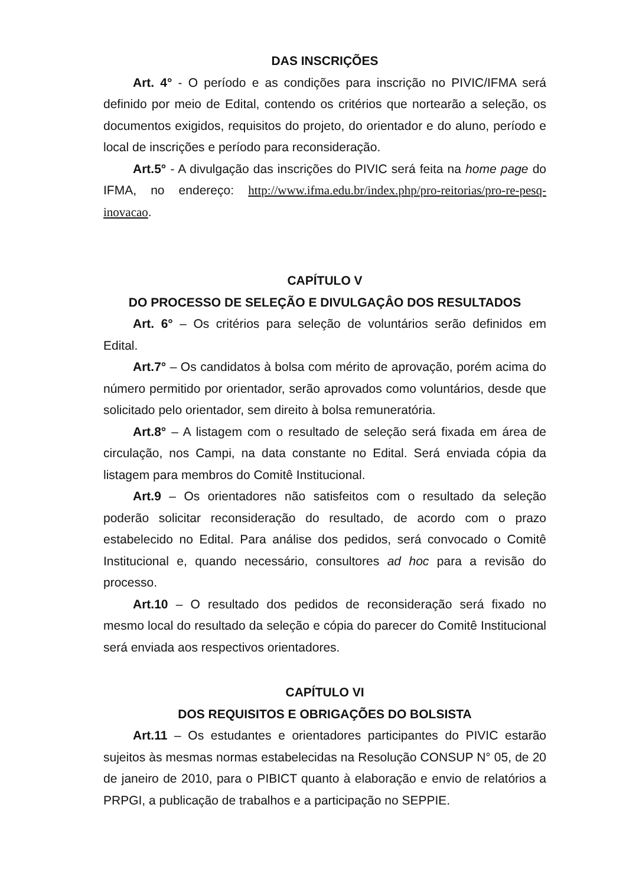DAS INSCRIÇÕES
Art. 4° - O período e as condições para inscrição no PIVIC/IFMA será definido por meio de Edital, contendo os critérios que nortearão a seleção, os documentos exigidos, requisitos do projeto, do orientador e do aluno, período e local de inscrições e período para reconsideração.
Art.5° - A divulgação das inscrições do PIVIC será feita na home page do IFMA, no endereço: http://www.ifma.edu.br/index.php/pro-reitorias/pro-re-pesq-inovacao.
CAPÍTULO V
DO PROCESSO DE SELEÇÃO E DIVULGAÇÂO DOS RESULTADOS
Art. 6° – Os critérios para seleção de voluntários serão definidos em Edital.
Art.7° – Os candidatos à bolsa com mérito de aprovação, porém acima do número permitido por orientador, serão aprovados como voluntários, desde que solicitado pelo orientador, sem direito à bolsa remuneratória.
Art.8° – A listagem com o resultado de seleção será fixada em área de circulação, nos Campi, na data constante no Edital. Será enviada cópia da listagem para membros do Comitê Institucional.
Art.9 – Os orientadores não satisfeitos com o resultado da seleção poderão solicitar reconsideração do resultado, de acordo com o prazo estabelecido no Edital. Para análise dos pedidos, será convocado o Comitê Institucional e, quando necessário, consultores ad hoc para a revisão do processo.
Art.10 – O resultado dos pedidos de reconsideração será fixado no mesmo local do resultado da seleção e cópia do parecer do Comitê Institucional será enviada aos respectivos orientadores.
CAPÍTULO VI
DOS REQUISITOS E OBRIGAÇÕES DO BOLSISTA
Art.11 – Os estudantes e orientadores participantes do PIVIC estarão sujeitos às mesmas normas estabelecidas na Resolução CONSUP N° 05, de 20 de janeiro de 2010, para o PIBICT quanto à elaboração e envio de relatórios a PRPGI, a publicação de trabalhos e a participação no SEPPIE.